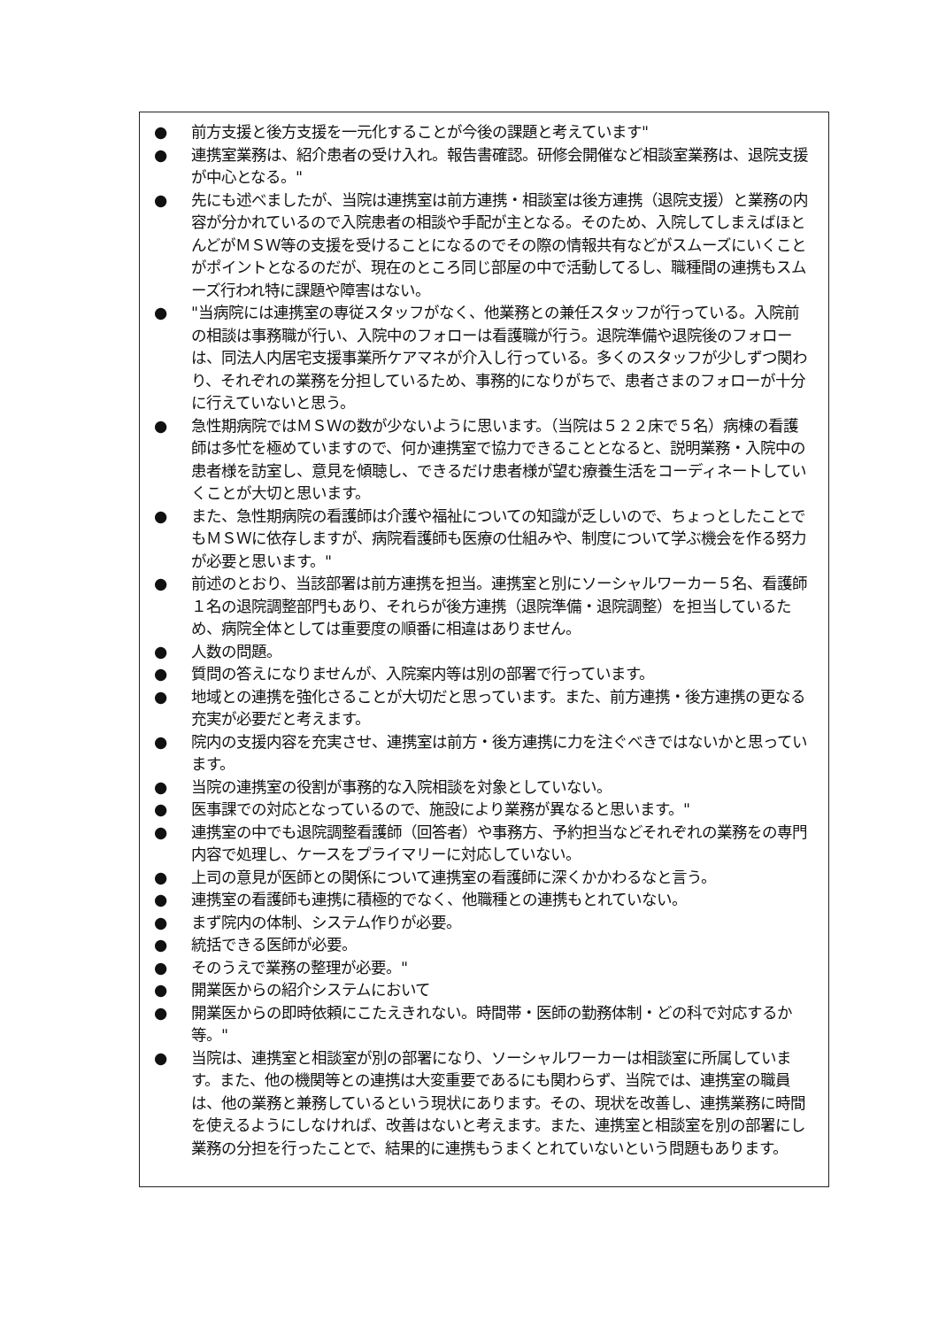● 前方支援と後方支援を一元化することが今後の課題と考えています"
● 連携室業務は、紹介患者の受け入れ。報告書確認。研修会開催など相談室業務は、退院支援が中心となる。"
● 先にも述べましたが、当院は連携室は前方連携・相談室は後方連携（退院支援）と業務の内容が分かれているので入院患者の相談や手配が主となる。そのため、入院してしまえばほとんどがＭＳＷ等の支援を受けることになるのでその際の情報共有などがスムーズにいくことがポイントとなるのだが、現在のところ同じ部屋の中で活動してるし、職種間の連携もスムーズ行われ特に課題や障害はない。
● "当病院には連携室の専従スタッフがなく、他業務との兼任スタッフが行っている。入院前の相談は事務職が行い、入院中のフォローは看護職が行う。退院準備や退院後のフォローは、同法人内居宅支援事業所ケアマネが介入し行っている。多くのスタッフが少しずつ関わり、それぞれの業務を分担しているため、事務的になりがちで、患者さまのフォローが十分に行えていないと思う。
● 急性期病院ではＭＳＷの数が少ないように思います。（当院は５２２床で５名）病棟の看護師は多忙を極めていますので、何か連携室で協力できることとなると、説明業務・入院中の患者様を訪室し、意見を傾聴し、できるだけ患者様が望む療養生活をコーディネートしていくことが大切と思います。
● また、急性期病院の看護師は介護や福祉についての知識が乏しいので、ちょっとしたことでもＭＳＷに依存しますが、病院看護師も医療の仕組みや、制度について学ぶ機会を作る努力が必要と思います。"
● 前述のとおり、当該部署は前方連携を担当。連携室と別にソーシャルワーカー５名、看護師１名の退院調整部門もあり、それらが後方連携（退院準備・退院調整）を担当しているため、病院全体としては重要度の順番に相違はありません。
● 人数の問題。
● 質問の答えになりませんが、入院案内等は別の部署で行っています。
● 地域との連携を強化さることが大切だと思っています。また、前方連携・後方連携の更なる充実が必要だと考えます。
● 院内の支援内容を充実させ、連携室は前方・後方連携に力を注ぐべきではないかと思っています。
● 当院の連携室の役割が事務的な入院相談を対象としていない。
● 医事課での対応となっているので、施設により業務が異なると思います。"
● 連携室の中でも退院調整看護師（回答者）や事務方、予約担当などそれぞれの業務をの専門内容で処理し、ケースをプライマリーに対応していない。
● 上司の意見が医師との関係について連携室の看護師に深くかかわるなと言う。
● 連携室の看護師も連携に積極的でなく、他職種との連携もとれていない。
● まず院内の体制、システム作りが必要。
● 統括できる医師が必要。
● そのうえで業務の整理が必要。"
● 開業医からの紹介システムにおいて
● 開業医からの即時依頼にこたえきれない。時間帯・医師の勤務体制・どの科で対応するか等。"
● 当院は、連携室と相談室が別の部署になり、ソーシャルワーカーは相談室に所属しています。また、他の機関等との連携は大変重要であるにも関わらず、当院では、連携室の職員は、他の業務と兼務しているという現状にあります。その、現状を改善し、連携業務に時間を使えるようにしなければ、改善はないと考えます。また、連携室と相談室を別の部署にし業務の分担を行ったことで、結果的に連携もうまくとれていないという問題もあります。